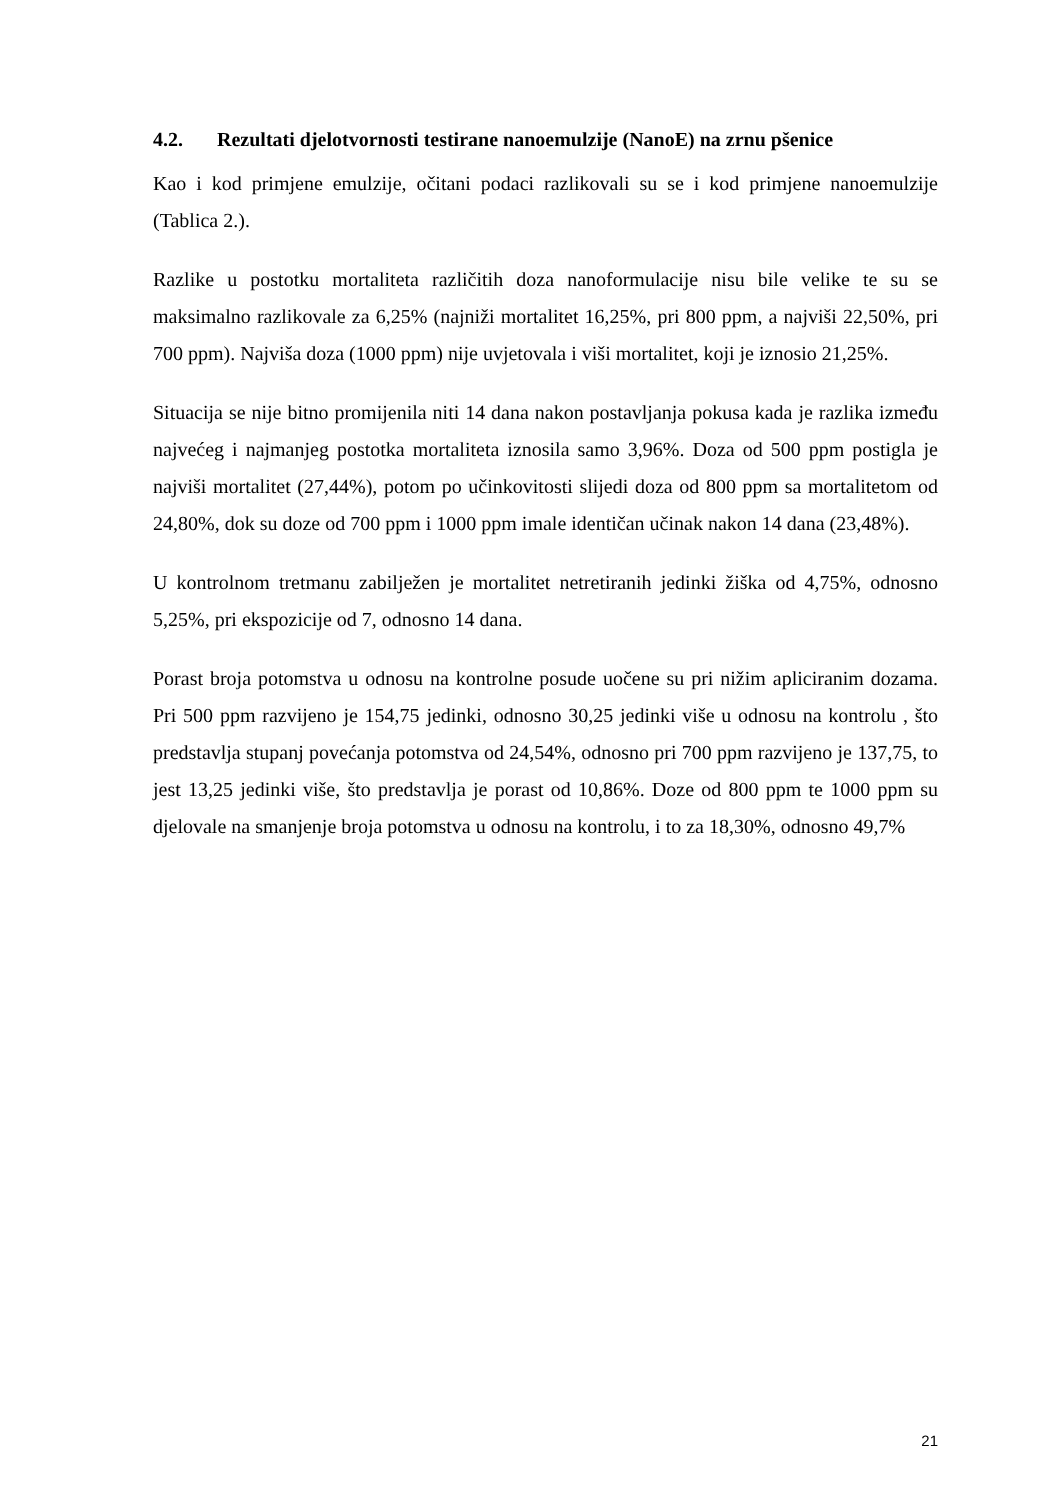4.2. Rezultati djelotvornosti testirane nanoemulzije (NanoE) na zrnu pšenice
Kao i kod primjene emulzije, očitani podaci razlikovali su se i kod primjene nanoemulzije (Tablica 2.).
Razlike u postotku mortaliteta različitih doza nanoformulacije nisu bile velike te su se maksimalno razlikovale za 6,25% (najniži mortalitet 16,25%, pri 800 ppm, a najviši 22,50%, pri 700 ppm). Najviša doza (1000 ppm) nije uvjetovala i viši mortalitet, koji je iznosio 21,25%.
Situacija se nije bitno promijenila niti 14 dana nakon postavljanja pokusa kada je razlika između najvećeg i najmanjeg postotka mortaliteta iznosila samo 3,96%. Doza od 500 ppm postigla je najviši mortalitet (27,44%), potom po učinkovitosti slijedi doza od 800 ppm sa mortalitetom od 24,80%, dok su doze od 700 ppm i 1000 ppm imale identičan učinak nakon 14 dana (23,48%).
U kontrolnom tretmanu zabilježen je mortalitet netretiranih jedinki žiška od 4,75%, odnosno 5,25%, pri ekspozicije od 7, odnosno 14 dana.
Porast broja potomstva u odnosu na kontrolne posude uočene su pri nižim apliciranim dozama. Pri 500 ppm razvijeno je 154,75 jedinki, odnosno 30,25 jedinki više u odnosu na kontrolu , što predstavlja stupanj povećanja potomstva od 24,54%, odnosno pri 700 ppm razvijeno je 137,75, to jest 13,25 jedinki više, što predstavlja je porast od 10,86%. Doze od 800 ppm te 1000 ppm su djelovale na smanjenje broja potomstva u odnosu na kontrolu, i to za 18,30%, odnosno 49,7%
21